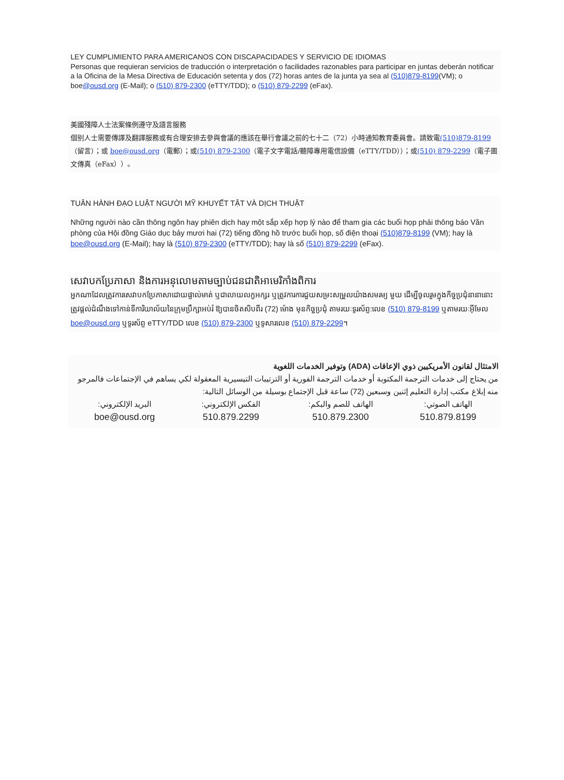LEY CUMPLIMIENTO PARA AMERICANOS CON DISCAPACIDADES Y SERVICIO DE IDIOMAS
Personas que requieran servicios de traducción o interpretación o facilidades razonables para participar en juntas deberán notificar a la Oficina de la Mesa Directiva de Educación setenta y dos (72) horas antes de la junta ya sea al (510)879-8199(VM); o boe@ousd.org (E-Mail); o (510) 879-2300 (eTTY/TDD); o (510) 879-2299 (eFax).
美國殘障人士法案條例遵守及語言服務
個别人士需要傳譯及翻譯服務或有合理安排去參與會議的應該在舉行會議之前的七十二（72）小時通知教育委員會。請致電(510)879-8199（留言）；或 boe@ousd.org（電郵）；或(510) 879-2300（電子文字電話/聽障專用電信設備（eTTY/TDD））；或(510) 879-2299（電子圖文傳真（eFax））。
TUÂN HÀNH ĐẠO LUẬT NGƯỜI MỸ KHUYẾT TẬT VÀ DỊCH THUẬT
Những người nào cần thông ngôn hay phiên dịch hay một sắp xếp hợp lý nào để tham gia các buổi họp phải thông báo Văn phòng của Hội đồng Giáo dục bảy mươi hai (72) tiếng đồng hồ trước buổi họp, số điện thoại (510)879-8199 (VM); hay là boe@ousd.org (E-Mail); hay là (510) 879-2300 (eTTY/TDD); hay là số (510) 879-2299 (eFax).
សេវាបកប្រែភាសា និងការអនុលោមតាមច្បាប់ជនជាតិអាមេរិកាំងពិការ
អ្នកណាដែលត្រូវការសេវាបកប្រែភាសាដោយផ្ទាល់មាត់ ឬជាលាយលក្ខអក្សរ ឬត្រូវការការជួយសម្រះសម្រួលយ៉ាងសមរម្យ មួយ ដើម្បីចូលរួមក្នុងកិច្ចប្រជុំនានានោះ ត្រូវផ្តល់ដំណឹងទៅកាន់ទីការិយាល័យនៃក្រុមប្រឹក្សាអប់រំ ឱ្យបានចិតសិបពីរ (72) ម៉ោង មុនកិច្ចប្រជុំ តាមរយៈទូរស័ព្ទ:លេខ (510) 879-8199 ឬតាមរយៈអ៊ីមែល boe@ousd.org ឬទូរស័ព្ទ eTTY/TDD លេខ (510) 879-2300 ឬទូសារលេខ (510) 879-2299។
الامتثال لقانون الأمريكيين ذوي الإعاقات (ADA) وتوفير الخدمات اللغوية
من يحتاج إلى خدمات الترجمة المكتوبة أو خدمات الترجمة الفورية أو الترتيبات التيسيرية المعقولة لكي يساهم في الإجتماعات فالمرجو منه إبلاغ مكتب إدارة التعليم إثنين وسبعين (72) ساعة قبل الإجتماع بوسيلة من الوسائل التالية:
| الهاتف الصوتي: | الهاتف للصم والبكم: | الفكس الإلكتروني: | البريد الإلكتروني: |
| 510.879.8199 | 510.879.2300 | 510.879.2299 | boe@ousd.org |